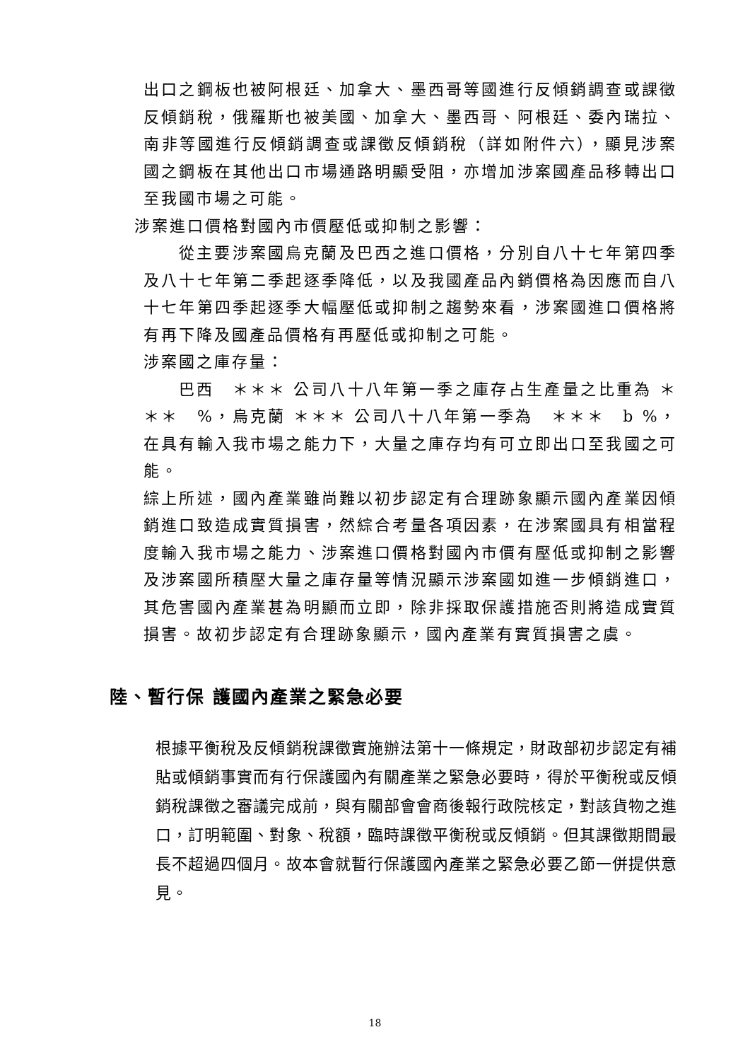出口之鋼板也被阿根廷、加拿大、墨西哥等國進行反傾銷調查或課徵反傾銷稅，俄羅斯也被美國、加拿大、墨西哥、阿根廷、委內瑞拉、南非等國進行反傾銷調查或課徵反傾銷稅（詳如附件六），顯見涉案國之鋼板在其他出口市場通路明顯受阻，亦增加涉案國產品移轉出口至我國市場之可能。
涉案進口價格對國內市價壓低或抑制之影響：
從主要涉案國烏克蘭及巴西之進口價格，分別自八十七年第四季及八十七年第二季起逐季降低，以及我國產品內銷價格為因應而自八十七年第四季起逐季大幅壓低或抑制之趨勢來看，涉案國進口價格將有再下降及國產品價格有再壓低或抑制之可能。
涉案國之庫存量：
巴西　＊＊＊ 公司八十八年第一季之庫存占生產量之比重為 ＊＊＊　%，烏克蘭 ＊＊＊ 公司八十八年第一季為　＊＊＊　b %，在具有輸入我市場之能力下，大量之庫存均有可立即出口至我國之可能。
綜上所述，國內產業雖尚難以初步認定有合理跡象顯示國內產業因傾銷進口致造成實質損害，然綜合考量各項因素，在涉案國具有相當程度輸入我市場之能力、涉案進口價格對國內市價有壓低或抑制之影響及涉案國所積壓大量之庫存量等情況顯示涉案國如進一步傾銷進口，其危害國內產業甚為明顯而立即，除非採取保護措施否則將造成實質損害。故初步認定有合理跡象顯示，國內產業有實質損害之虞。
陸、暫行保 護國內產業之緊急必要
根據平衡稅及反傾銷稅課徵實施辦法第十一條規定，財政部初步認定有補貼或傾銷事實而有行保護國內有關產業之緊急必要時，得於平衡稅或反傾銷稅課徵之審議完成前，與有關部會會商後報行政院核定，對該貨物之進口，訂明範圍、對象、稅額，臨時課徵平衡稅或反傾銷。但其課徵期間最長不超過四個月。故本會就暫行保護國內產業之緊急必要乙節一併提供意見。
18